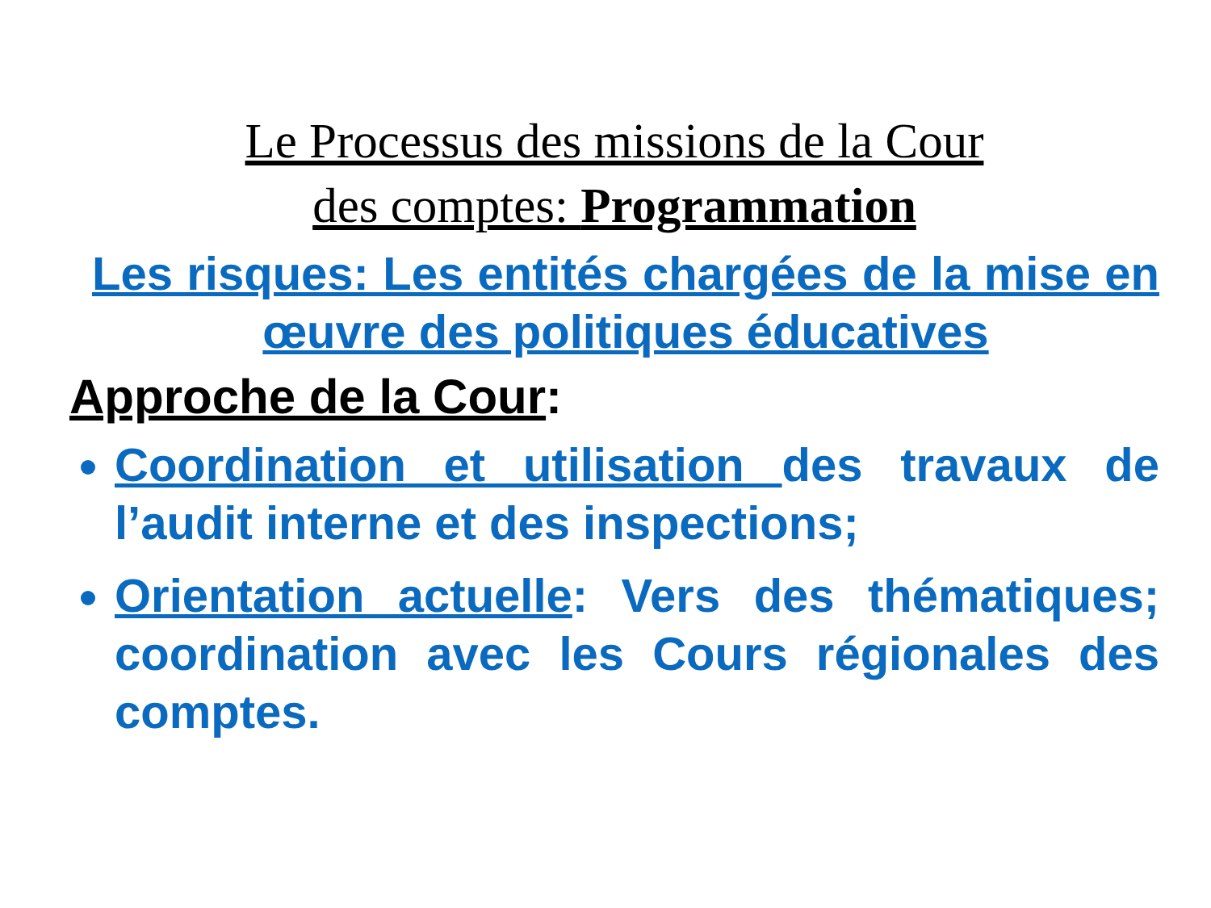Le Processus des missions de la Cour
des comptes: Programmation
Les risques: Les entités chargées de la mise en œuvre des politiques éducatives
Approche de la Cour:
Coordination et utilisation des travaux de l’audit interne et des inspections;
Orientation actuelle: Vers des thématiques; coordination avec les Cours régionales des comptes.